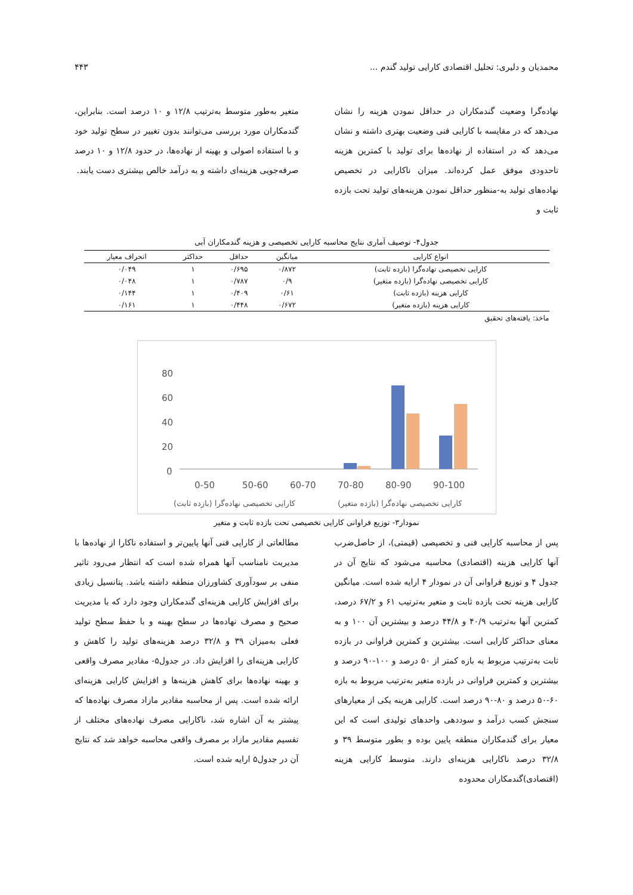محمدیان و دلیری: تحلیل اقتصادی کارایی تولید گندم ... ۴۴۳
نهاده‌گرا وضعیت گندمکاران در حداقل نمودن هزینه را نشان می‌دهد که در مقایسه با کارایی فنی وضعیت بهتری داشته و نشان می‌دهد که در استفاده از نهاده‌ها برای تولید با کمترین هزینه تاحدودی موفق عمل کرده‌اند. میزان ناکارایی در تخصیص نهاده‌های تولید به-منظور حداقل نمودن هزینه‌های تولید تحت بازده ثابت و
متغیر به‌طور متوسط به‌ترتیب ۱۲/۸ و ۱۰ درصد است. بنابراین، گندمکاران مورد بررسی می‌توانند بدون تغییر در سطح تولید خود و با استفاده اصولی و بهینه از نهاده‌ها، در حدود ۱۲/۸ و ۱۰ درصد صرفه‌جویی هزینه‌ای داشته و به درآمد خالص بیشتری دست یابند.
جدول۴- توصیف آماری نتایج محاسبه کارایی تخصیصی و هزینه گندمکاران آبی
| انواع کارایی | میانگین | حداقل | حداکثر | انحراف معیار |
| --- | --- | --- | --- | --- |
| کارایی تخصیصی نهاده‌گرا (بازده ثابت) | ۰/۸۷۲ | ۰/۶۹۵ | ۱ | ۰/۰۴۹ |
| کارایی تخصیصی نهاده‌گرا (بازده متغیر) | ۰/۹ | ۰/۷۸۷ | ۱ | ۰/۰۴۸ |
| کارایی هزینه (بازده ثابت) | ۰/۶۱ | ۰/۴۰۹ | ۱ | ۰/۱۴۴ |
| کارایی هزینه (بازده متغیر) | ۰/۶۷۲ | ۰/۴۴۸ | ۱ | ۰/۱۶۱ |
ماخذ: یافته‌های تحقیق
80
60
40
20
0
0-50
50-60
60-70
70-80
80-90
90-100
کارایی تخصیصی نهاده‌گرا (بازده ثابت)
کارایی تخصیصی نهاده‌گرا (بازده متغیر)
نمودار۳- توزیع فراوانی کارایی تخصیصی تحت بازده ثابت و متغیر
پس از محاسبه کارایی فنی و تخصیصی (قیمتی)، از حاصل‌ضرب آنها کارایی هزینه (اقتصادی) محاسبه می‌شود که نتایج آن در جدول ۴ و توزیع فراوانی آن در نمودار ۴ ارایه شده است. میانگین کارایی هزینه تحت بازده ثابت و متغیر به‌ترتیب ۶۱ و ۶۷/۲ درصد، کمترین آنها به‌ترتیب ۴۰/۹ و ۴۴/۸ درصد و بیشترین آن ۱۰۰ و به معنای حداکثر کارایی است. بیشترین و کمترین فراوانی در بازده ثابت به‌ترتیب مربوط به بازه کمتر از ۵۰ درصد و ۱۰۰-۹۰ درصد و بیشترین و کمترین فراوانی در بازده متغیر به‌ترتیب مربوط به بازه ۶۰-۵۰ درصد و ۸۰-۹۰ درصد است. کارایی هزینه یکی از معیارهای سنجش کسب درآمد و سوددهی واحدهای تولیدی است که این معیار برای گندمکاران منطقه پایین بوده و بطور متوسط ۳۹ و ۳۲/۸ درصد ناکارایی هزینه‌ای دارند. متوسط کارایی هزینه (اقتصادی)گندمکاران محدوده
مطالعاتی از کارایی فنی آنها پایین‌تر و استفاده ناکارا از نهاده‌ها با مدیریت نامناسب آنها همراه شده است که انتظار می‌رود تاثیر منفی بر سودآوری کشاورزان منطقه داشته باشد. پتانسیل زیادی برای افزایش کارایی هزینه‌ای گندمکاران وجود دارد که با مدیریت صحیح و مصرف نهاده‌ها در سطح بهینه و با حفظ سطح تولید فعلی به‌میزان ۳۹ و ۳۲/۸ درصد هزینه‌های تولید را کاهش و کارایی هزینه‌ای را افزایش داد. در جدول۵- مقادیر مصرف واقعی و بهینه نهاده‌ها برای کاهش هزینه‌ها و افزایش کارایی هزینه‌ای ارائه شده است. پس از محاسبه مقادیر مازاد مصرف نهاده‌ها که پیشتر به آن اشاره شد، ناکارایی مصرف نهاده‌های مختلف از تقسیم مقادیر مازاد بر مصرف واقعی محاسبه خواهد شد که نتایج آن در جدول۵ ارایه شده است.